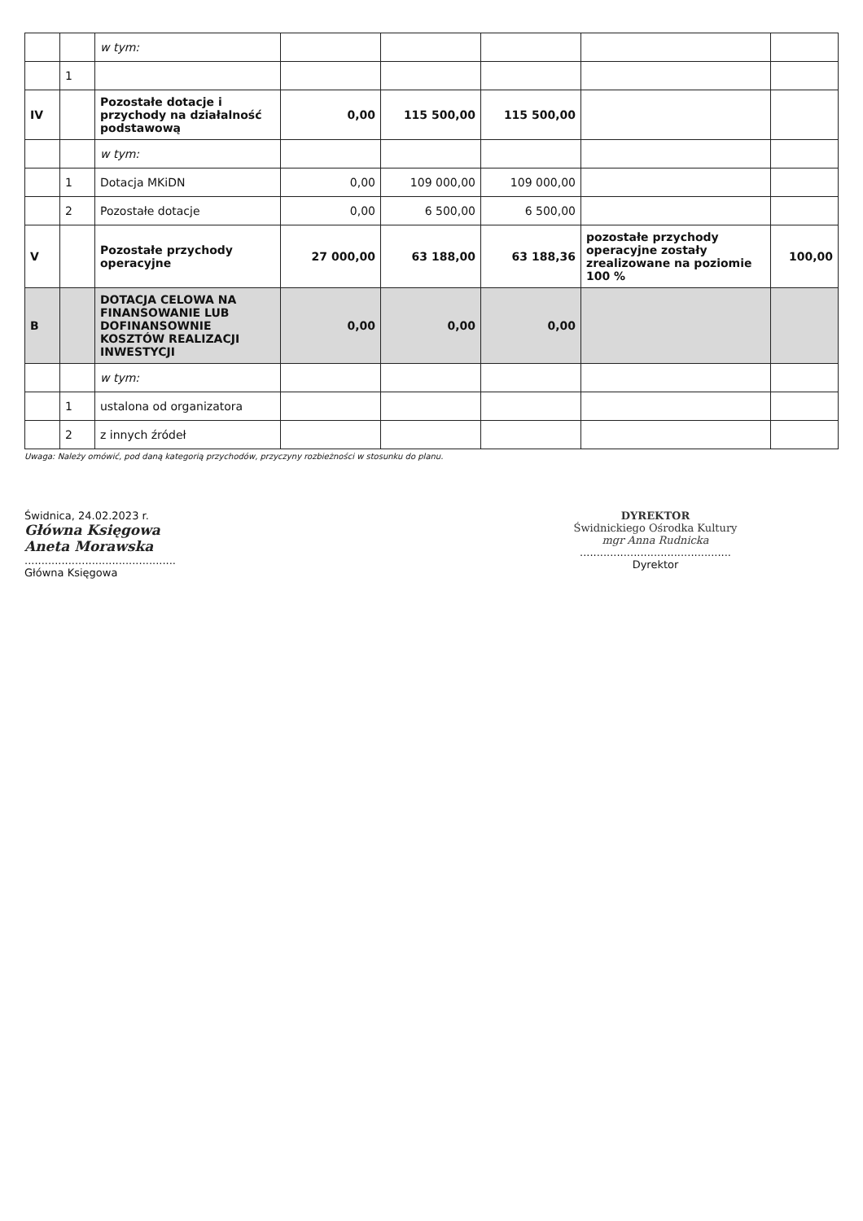| | | w tym: | | | | | |
| | 1 | | | | | | |
| IV | | Pozostałe dotacje i przychody na działalność podstawową | 0,00 | 115 500,00 | 115 500,00 | | |
| | | w tym: | | | | | |
| | 1 | Dotacja MKiDN | 0,00 | 109 000,00 | 109 000,00 | | |
| | 2 | Pozostałe dotacje | 0,00 | 6 500,00 | 6 500,00 | | |
| V | | Pozostałe przychody operacyjne | 27 000,00 | 63 188,00 | 63 188,36 | pozostałe przychody operacyjne zostały zrealizowane na poziomie 100 % | 100,00 |
| B | | DOTACJA CELOWA NA FINANSOWANIE LUB DOFINANSOWNIE KOSZTÓW REALIZACJI INWESTYCJI | 0,00 | 0,00 | 0,00 | | |
| | | w tym: | | | | | |
| | 1 | ustalona od organizatora | | | | | |
| | 2 | z innych źródeł | | | | | |
Uwaga: Należy omówić, pod daną kategorią przychodów, przyczyny rozbieżności w stosunku do planu.
Świdnica, 24.02.2023 r.
Główna Księgowa
Aneta Morawska
.............................................
Główna Księgowa
DYREKTOR
Świdnickiego Ośrodka Kultury
mgr Anna Rudnicka
.............................................
Dyrektor